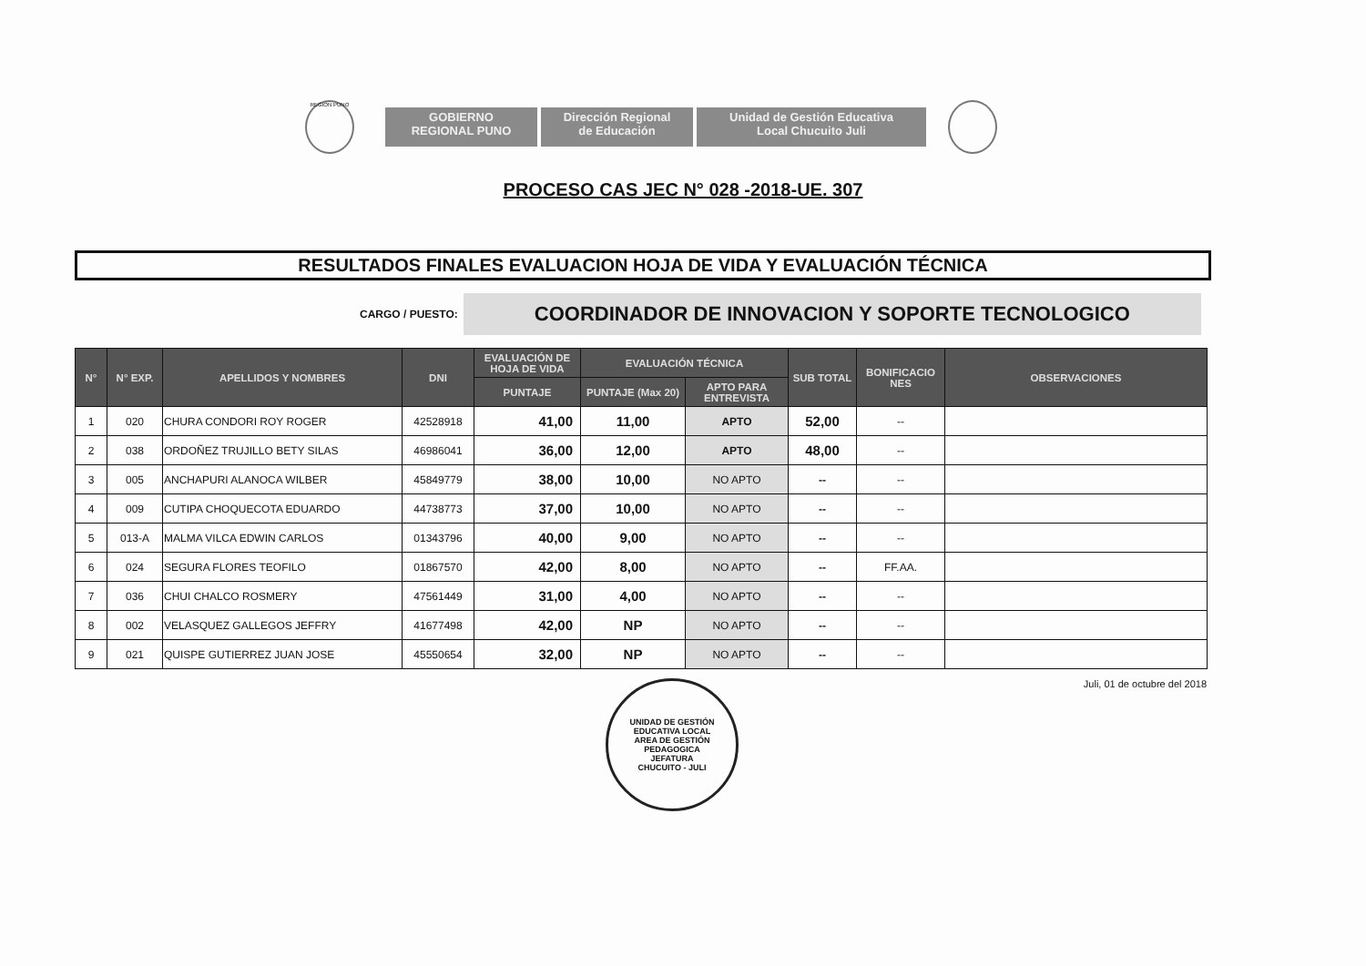REGION PUNO
GOBIERNO
REGIONAL PUNO
Dirección Regional
de Educación
Unidad de Gestión Educativa
Local Chucuito Juli
PROCESO CAS JEC N° 028 -2018-UE. 307
RESULTADOS FINALES EVALUACION HOJA DE VIDA Y EVALUACIÓN TÉCNICA
CARGO / PUESTO:
COORDINADOR DE INNOVACION Y SOPORTE TECNOLOGICO
| N° | N° EXP. | APELLIDOS Y NOMBRES | DNI | EVALUACIÓN DE HOJA DE VIDA | EVALUACIÓN TÉCNICA | | SUB TOTAL | BONIFICACIO NES | OBSERVACIONES |
| --- | --- | --- | --- | --- | --- | --- | --- | --- | --- |
| | | | | PUNTAJE | PUNTAJE (Max 20) | APTO PARA ENTREVISTA | | | |
| 1 | 020 | CHURA CONDORI ROY ROGER | 42528918 | 41,00 | 11,00 | APTO | 52,00 | -- | |
| 2 | 038 | ORDOÑEZ TRUJILLO BETY SILAS | 46986041 | 36,00 | 12,00 | APTO | 48,00 | -- | |
| 3 | 005 | ANCHAPURI ALANOCA WILBER | 45849779 | 38,00 | 10,00 | NO APTO | -- | -- | |
| 4 | 009 | CUTIPA CHOQUECOTA EDUARDO | 44738773 | 37,00 | 10,00 | NO APTO | -- | -- | |
| 5 | 013-A | MALMA VILCA EDWIN CARLOS | 01343796 | 40,00 | 9,00 | NO APTO | -- | -- | |
| 6 | 024 | SEGURA FLORES TEOFILO | 01867570 | 42,00 | 8,00 | NO APTO | -- | FF.AA. | |
| 7 | 036 | CHUI CHALCO ROSMERY | 47561449 | 31,00 | 4,00 | NO APTO | -- | -- | |
| 8 | 002 | VELASQUEZ GALLEGOS JEFFRY | 41677498 | 42,00 | NP | NO APTO | -- | -- | |
| 9 | 021 | QUISPE GUTIERREZ JUAN JOSE | 45550654 | 32,00 | NP | NO APTO | -- | -- | |
UNIDAD DE GESTIÓN EDUCATIVA LOCAL
AREA DE GESTIÓN PEDAGOGICA
JEFATURA
CHUCUITO - JULI
Juli, 01 de octubre del 2018